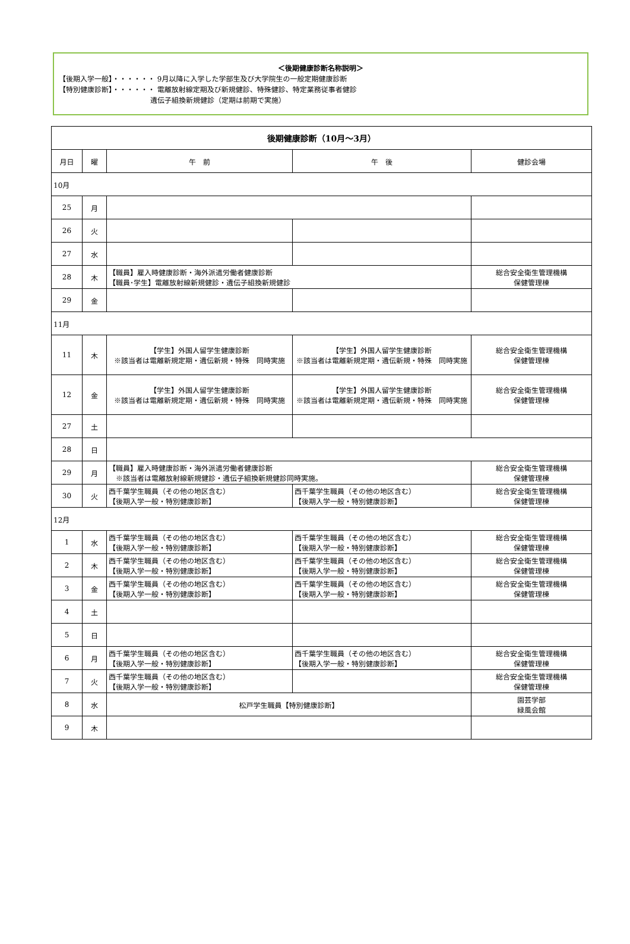＜後期健康診断名称説明＞
【後期入学一般】・・・・・・ 9月以降に入学した学部生及び大学院生の一般定期健康診断
【特別健康診断】・・・・・・ 電離放射線定期及び新規健診、特殊健診、特定業務従事者健診
遺伝子組換新規健診（定期は前期で実施）
| 後期健康診断（10月～3月） | | | | |
| --- | --- | --- | --- | --- |
| 月日 | 曜 | 午 前 | 午 後 | 健診会場 |
| 10月 | | | | |
| 25 | 月 | | | |
| 26 | 火 | | | |
| 27 | 水 | | | |
| 28 | 木 | 【職員】雇入時健康診断・海外派遣労働者健康診断 【職員･学生】電離放射線新規健診・遺伝子組換新規健診 | | 総合安全衛生管理機構 保健管理棟 |
| 29 | 金 | | | |
| 11月 | | | | |
| 11 | 木 | 【学生】外国人留学生健康診断 ※該当者は電離新規定期・遺伝新規・特殊 同時実施 | 【学生】外国人留学生健康診断 ※該当者は電離新規定期・遺伝新規・特殊 同時実施 | 総合安全衛生管理機構 保健管理棟 |
| 12 | 金 | 【学生】外国人留学生健康診断 ※該当者は電離新規定期・遺伝新規・特殊 同時実施 | 【学生】外国人留学生健康診断 ※該当者は電離新規定期・遺伝新規・特殊 同時実施 | 総合安全衛生管理機構 保健管理棟 |
| 27 | 土 | | | |
| 28 | 日 | | | |
| 29 | 月 | 【職員】雇入時健康診断・海外派遣労働者健康診断 ※該当者は電離放射線新規健診・遺伝子組換新規健診同時実施。 | | 総合安全衛生管理機構 保健管理棟 |
| 30 | 火 | 西千葉学生職員（その他の地区含む） 【後期入学一般・特別健康診断】 | 西千葉学生職員（その他の地区含む） 【後期入学一般・特別健康診断】 | 総合安全衛生管理機構 保健管理棟 |
| 12月 | | | | |
| 1 | 水 | 西千葉学生職員（その他の地区含む） 【後期入学一般・特別健康診断】 | 西千葉学生職員（その他の地区含む） 【後期入学一般・特別健康診断】 | 総合安全衛生管理機構 保健管理棟 |
| 2 | 木 | 西千葉学生職員（その他の地区含む） 【後期入学一般・特別健康診断】 | 西千葉学生職員（その他の地区含む） 【後期入学一般・特別健康診断】 | 総合安全衛生管理機構 保健管理棟 |
| 3 | 金 | 西千葉学生職員（その他の地区含む） 【後期入学一般・特別健康診断】 | 西千葉学生職員（その他の地区含む） 【後期入学一般・特別健康診断】 | 総合安全衛生管理機構 保健管理棟 |
| 4 | 土 | | | |
| 5 | 日 | | | |
| 6 | 月 | 西千葉学生職員（その他の地区含む） 【後期入学一般・特別健康診断】 | 西千葉学生職員（その他の地区含む） 【後期入学一般・特別健康診断】 | 総合安全衛生管理機構 保健管理棟 |
| 7 | 火 | 西千葉学生職員（その他の地区含む） 【後期入学一般・特別健康診断】 | | 総合安全衛生管理機構 保健管理棟 |
| 8 | 水 | 松戸学生職員【特別健康診断】 | | 園芸学部 緑風会館 |
| 9 | 木 | | | |